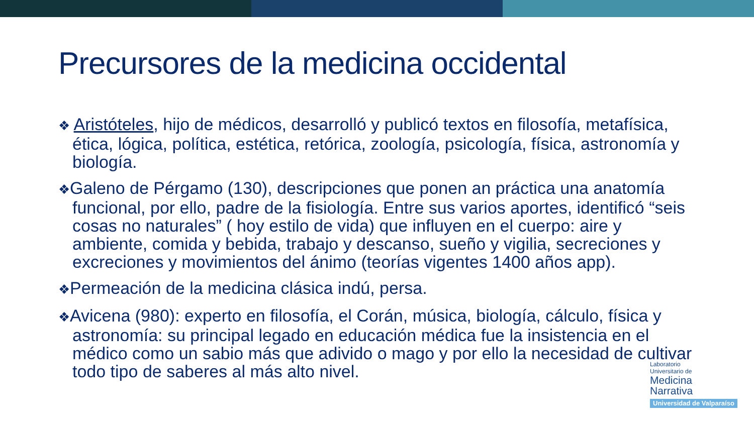Precursores de la medicina occidental
❖ Aristóteles, hijo de médicos, desarrolló y publicó textos en filosofía, metafísica, ética, lógica, política, estética, retórica, zoología, psicología, física, astronomía y biología.
❖Galeno de Pérgamo (130), descripciones que ponen an práctica una anatomía funcional, por ello, padre de la fisiología. Entre sus varios aportes, identificó “seis cosas no naturales” ( hoy estilo de vida) que influyen en el cuerpo: aire y ambiente, comida y bebida, trabajo y descanso, sueño y vigilia, secreciones y excreciones y movimientos del ánimo (teorías vigentes 1400 años app).
❖Permeación de la medicina clásica indú, persa.
❖Avicena (980): experto en filosofía, el Corán, música, biología, cálculo, física y astronomía: su principal legado en educación médica fue la insistencia en el médico como un sabio más que adivido o mago y por ello la necesidad de cultivar todo tipo de saberes al más alto nivel.
Laboratorio
Universitario de
Medicina
Narrativa
Universidad de Valparaíso